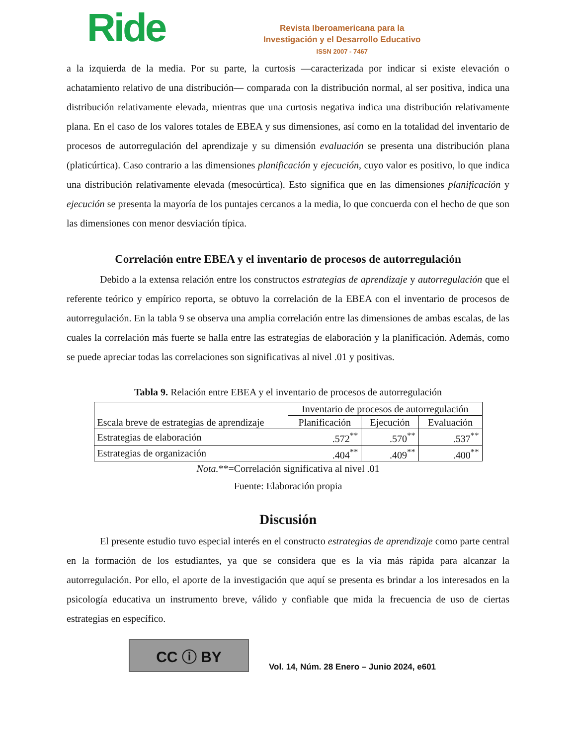Ride
Revista Iberoamericana para la
Investigación y el Desarrollo Educativo
ISSN 2007 - 7467
a la izquierda de la media. Por su parte, la curtosis —caracterizada por indicar si existe elevación o achatamiento relativo de una distribución— comparada con la distribución normal, al ser positiva, indica una distribución relativamente elevada, mientras que una curtosis negativa indica una distribución relativamente plana. En el caso de los valores totales de EBEA y sus dimensiones, así como en la totalidad del inventario de procesos de autorregulación del aprendizaje y su dimensión evaluación se presenta una distribución plana (platicúrtica). Caso contrario a las dimensiones planificación y ejecución, cuyo valor es positivo, lo que indica una distribución relativamente elevada (mesocúrtica). Esto significa que en las dimensiones planificación y ejecución se presenta la mayoría de los puntajes cercanos a la media, lo que concuerda con el hecho de que son las dimensiones con menor desviación típica.
Correlación entre EBEA y el inventario de procesos de autorregulación
Debido a la extensa relación entre los constructos estrategias de aprendizaje y autorregulación que el referente teórico y empírico reporta, se obtuvo la correlación de la EBEA con el inventario de procesos de autorregulación. En la tabla 9 se observa una amplia correlación entre las dimensiones de ambas escalas, de las cuales la correlación más fuerte se halla entre las estrategias de elaboración y la planificación. Además, como se puede apreciar todas las correlaciones son significativas al nivel .01 y positivas.
Tabla 9. Relación entre EBEA y el inventario de procesos de autorregulación
| Escala breve de estrategias de aprendizaje | Inventario de procesos de autorregulación | | |
| --- | --- | --- | --- |
| | Planificación | Ejecución | Evaluación |
| Estrategias de elaboración | .572<sup>**</sup> | .570<sup>**</sup> | .537<sup>**</sup> |
| Estrategias de organización | .404<sup>**</sup> | .409<sup>**</sup> | .400<sup>**</sup> |
Nota.**=Correlación significativa al nivel .01
Fuente: Elaboración propia
Discusión
El presente estudio tuvo especial interés en el constructo estrategias de aprendizaje como parte central en la formación de los estudiantes, ya que se considera que es la vía más rápida para alcanzar la autorregulación. Por ello, el aporte de la investigación que aquí se presenta es brindar a los interesados en la psicología educativa un instrumento breve, válido y confiable que mida la frecuencia de uso de ciertas estrategias en específico.
CC ⓘ BY
Vol. 14, Núm. 28 Enero – Junio 2024, e601